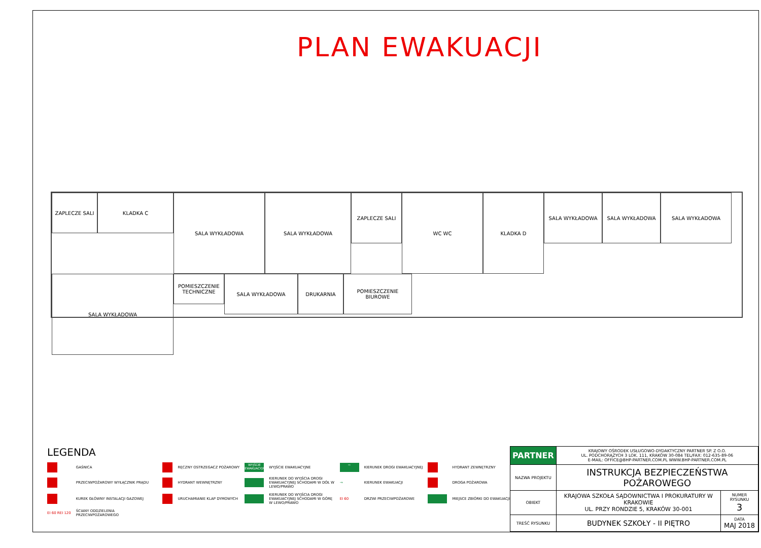PLAN EWAKUACJI
ZAPLECZE SALI
KLADKA C
SALA WYKŁADOWA
SALA WYKŁADOWA
ZAPLECZE SALI
WC WC
KLADKA D
SALA WYKŁADOWA
SALA WYKŁADOWA
SALA WYKŁADOWA
SALA WYKŁADOWA
POMIESZCZENIE TECHNICZNE
SALA WYKŁADOWA
DRUKARNIA
POMIESZCZENIE BIUROWE
LEGENDA
GAŚNICA RĘCZNY OSTRZEGACZ POŻAROWY WYJŚCIE EWAKUACYJNE WYJŚCIE EWAKUACYJNE ⇨ KIERUNEK DROGI EWAKUACYJNEJ HYDRANT ZEWNĘTRZNY PRZECIWPOŻAROWY WYŁĄCZNIK PRĄDU HYDRANT WEWNĘTRZNY KIERUNEK DO WYJŚCIA DROGI EWAKUACYJNEJ SCHODAMI W DÓŁ W LEWO/PRAWO → KIERUNEK EWAKUACJI DROGA POŻAROWA KUREK GŁÓWNY INSTALACJI GAZOWEJ URUCHAMIANIE KLAP DYMOWYCH KIERUNEK DO WYJŚCIA DROGI EWAKUACYJNEJ SCHODAMI W GÓRĘ W LEWO/PRAWO EI 60 DRZWI PRZECIWPOŻAROWE MIEJSCE ZBIÓRKI DO EWAKUACJI EI 60 REI 120 ŚCIANY ODDZIELENIA PRZECIWPOŻAROWEGO
| PARTNER | KRAJOWY OŚRODEK USŁUGOWO-DYDAKTYCZNY PARTNER SP. Z O.O. UL. PODCHORĄŻYCH 3 LOK. 111, KRAKÓW 30-084 TEL/FAX: 012-635-89-06 E-MAIL: OFFICE@BHP-PARTNER.COM.PL WWW.BHP-PARTNER.COM.PL | |
| NAZWA PROJEKTU | INSTRUKCJA BEZPIECZEŃSTWA POŻAROWEGO | |
| OBIEKT | KRAJOWA SZKOŁA SĄDOWNICTWA I PROKURATURY W KRAKOWIE UL. PRZY RONDZIE 5, KRAKÓW 30-001 | NUMER RYSUNKU 3 |
| TREŚĆ RYSUNKU | BUDYNEK SZKOŁY - II PIĘTRO | DATA MAJ 2018 |